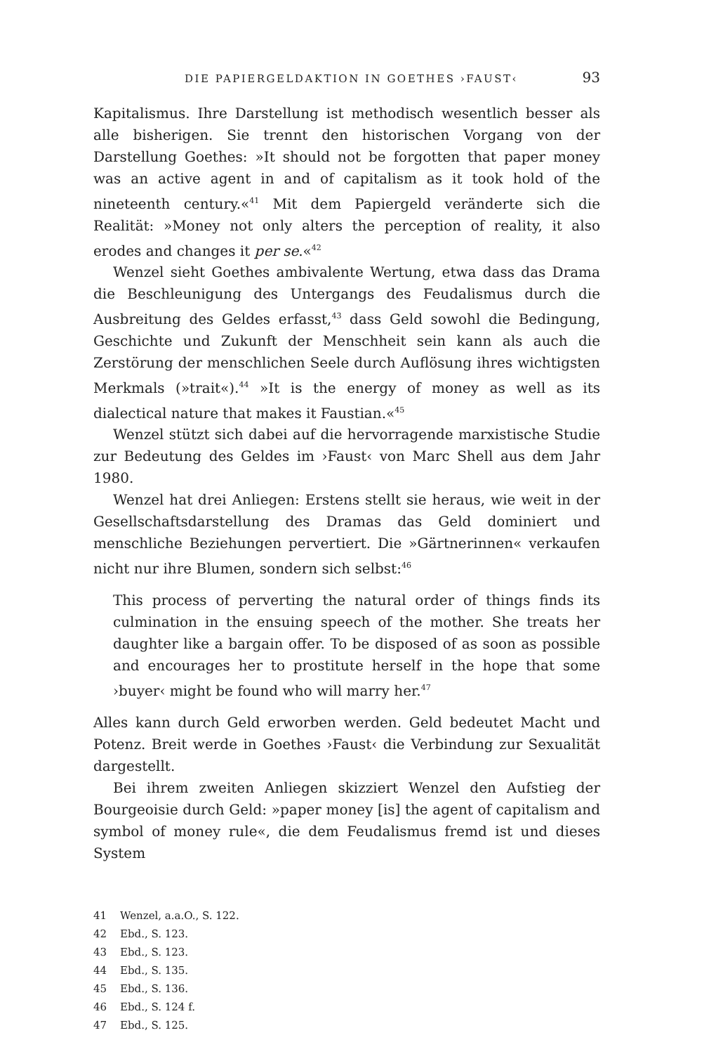DIE PAPIERGELDAKTION IN GOETHES ›FAUST‹ 93
Kapitalismus. Ihre Darstellung ist methodisch wesentlich besser als alle bisherigen. Sie trennt den historischen Vorgang von der Darstellung Goethes: »It should not be forgotten that paper money was an active agent in and of capitalism as it took hold of the nineteenth century.«<sup>41</sup> Mit dem Papiergeld veränderte sich die Realität: »Money not only alters the perception of reality, it also erodes and changes it per se.«<sup>42</sup>
Wenzel sieht Goethes ambivalente Wertung, etwa dass das Drama die Beschleunigung des Untergangs des Feudalismus durch die Ausbreitung des Geldes erfasst,<sup>43</sup> dass Geld sowohl die Bedingung, Geschichte und Zukunft der Menschheit sein kann als auch die Zerstörung der menschlichen Seele durch Auflösung ihres wichtigsten Merkmals (»trait«).<sup>44</sup> »It is the energy of money as well as its dialectical nature that makes it Faustian.«<sup>45</sup>
Wenzel stützt sich dabei auf die hervorragende marxistische Studie zur Bedeutung des Geldes im ›Faust‹ von Marc Shell aus dem Jahr 1980.
Wenzel hat drei Anliegen: Erstens stellt sie heraus, wie weit in der Gesellschaftsdarstellung des Dramas das Geld dominiert und menschliche Beziehungen pervertiert. Die »Gärtnerinnen« verkaufen nicht nur ihre Blumen, sondern sich selbst:<sup>46</sup>
This process of perverting the natural order of things finds its culmination in the ensuing speech of the mother. She treats her daughter like a bargain offer. To be disposed of as soon as possible and encourages her to prostitute herself in the hope that some ›buyer‹ might be found who will marry her.<sup>47</sup>
Alles kann durch Geld erworben werden. Geld bedeutet Macht und Potenz. Breit werde in Goethes ›Faust‹ die Verbindung zur Sexualität dargestellt.
Bei ihrem zweiten Anliegen skizziert Wenzel den Aufstieg der Bourgeoisie durch Geld: »paper money [is] the agent of capitalism and symbol of money rule«, die dem Feudalismus fremd ist und dieses System
41 Wenzel, a.a.O., S. 122.
42 Ebd., S. 123.
43 Ebd., S. 123.
44 Ebd., S. 135.
45 Ebd., S. 136.
46 Ebd., S. 124 f.
47 Ebd., S. 125.